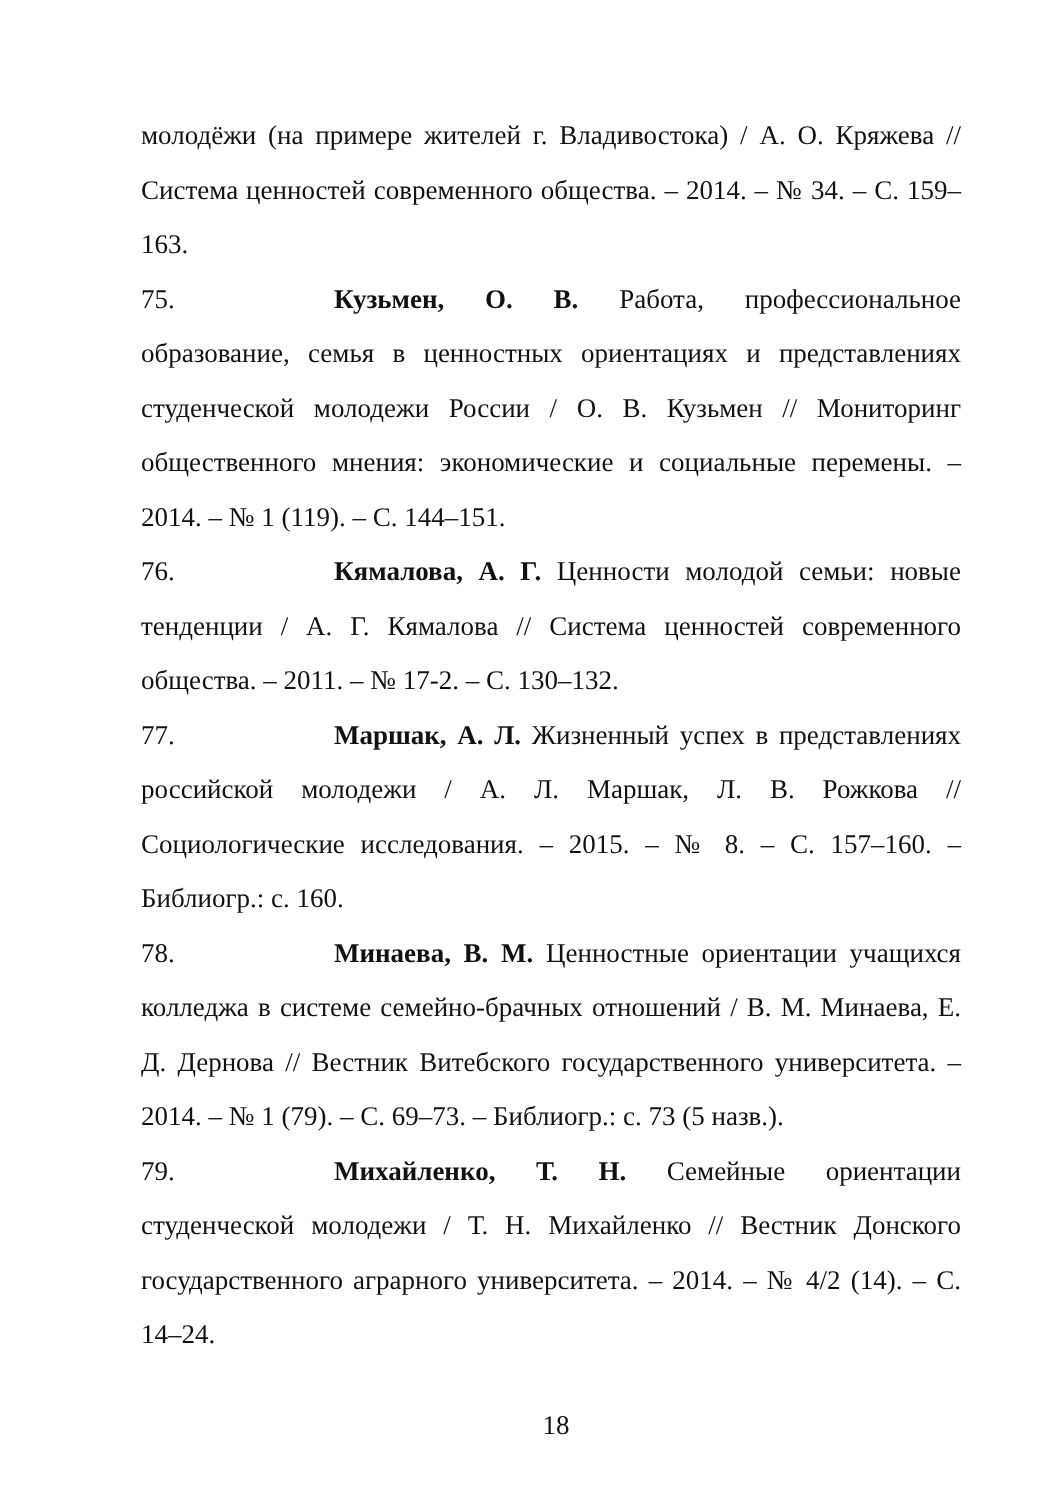молодёжи (на примере жителей г. Владивостока) / А. О. Кряжева // Система ценностей современного общества. – 2014. – № 34. – С. 159–163.
75. Кузьмен, О. В. Работа, профессиональное образование, семья в ценностных ориентациях и представлениях студенческой молодежи России / О. В. Кузьмен // Мониторинг общественного мнения: экономические и социальные перемены. – 2014. – № 1 (119). – С. 144–151.
76. Кямалова, А. Г. Ценности молодой семьи: новые тенденции / А. Г. Кямалова // Система ценностей современного общества. – 2011. – № 17-2. – С. 130–132.
77. Маршак, А. Л. Жизненный успех в представлениях российской молодежи / А. Л. Маршак, Л. В. Рожкова // Социологические исследования. – 2015. – № 8. – С. 157–160. – Библиогр.: с. 160.
78. Минаева, В. М. Ценностные ориентации учащихся колледжа в системе семейно-брачных отношений / В. М. Минаева, Е. Д. Дернова // Вестник Витебского государственного университета. – 2014. – № 1 (79). – С. 69–73. – Библиогр.: с. 73 (5 назв.).
79. Михайленко, Т. Н. Семейные ориентации студенческой молодежи / Т. Н. Михайленко // Вестник Донского государственного аграрного университета. – 2014. – № 4/2 (14). – С. 14–24.
18